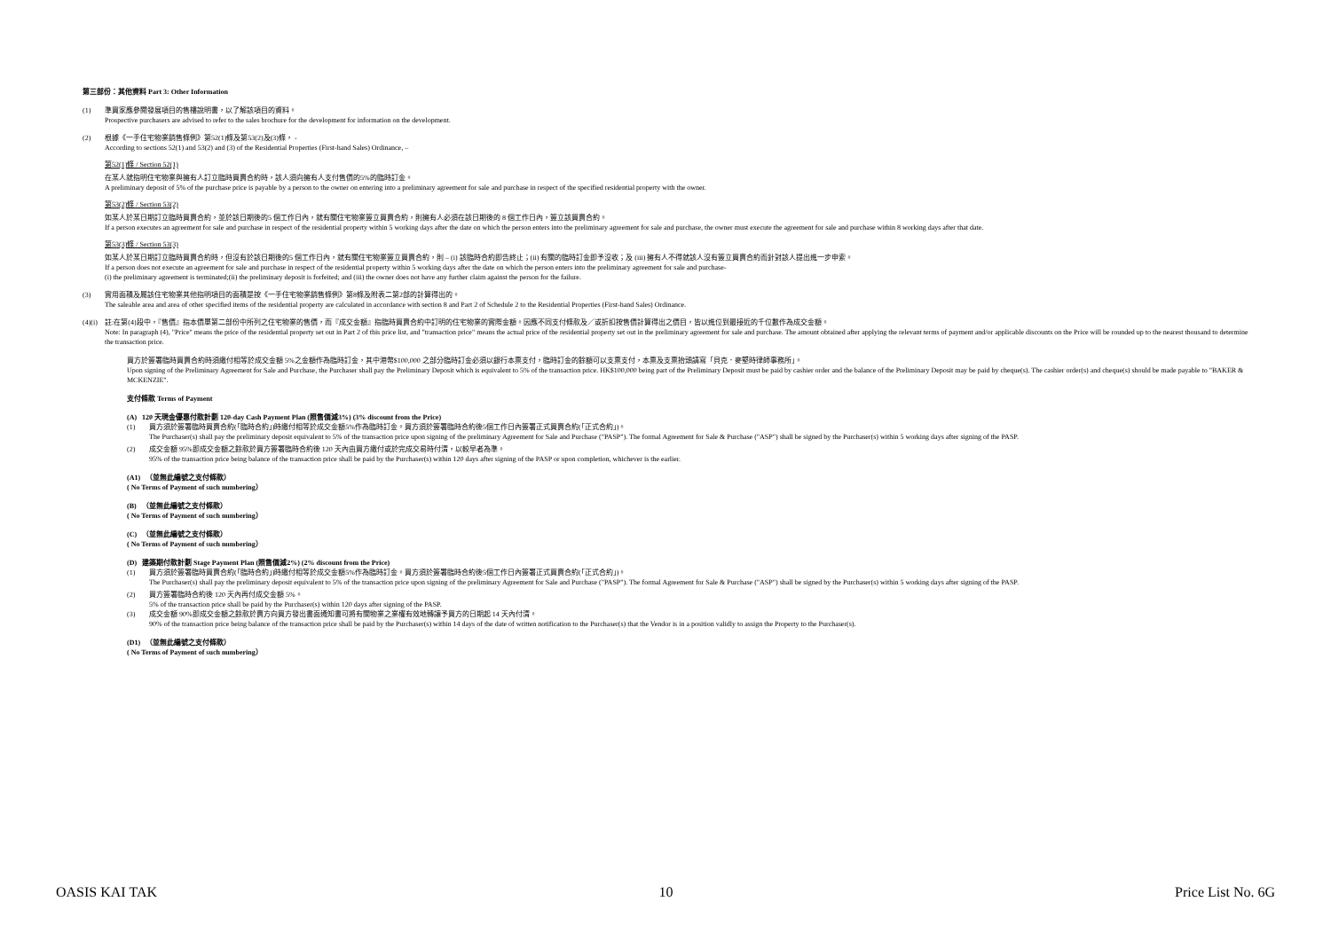第三部份：其他資料 Part 3: Other Information
(1) 準買家應參閱發展項目的售樓說明書，以了解該項目的資料。
Prospective purchasers are advised to refer to the sales brochure for the development for information on the development.
(2) 根據《一手住宅物業銷售條例》第52(1)條及第53(2)及(3)條， -
According to sections 52(1) and 53(2) and (3) of the Residential Properties (First-hand Sales) Ordinance, –
第52(1)條 / Section 52(1)
在某人就指明住宅物業與擁有人訂立臨時買賣合約時，該人須向擁有人支付售價的5%的臨時訂金。
A preliminary deposit of 5% of the purchase price is payable by a person to the owner on entering into a preliminary agreement for sale and purchase in respect of the specified residential property with the owner.
第53(2)條 / Section 53(2)
如某人於某日期訂立臨時買賣合約，並於該日期後的5 個工作日內，就有關住宅物業簽立買賣合約，則擁有人必須在該日期後的 8 個工作日內，簽立該買賣合約。
If a person executes an agreement for sale and purchase in respect of the residential property within 5 working days after the date on which the person enters into the preliminary agreement for sale and purchase, the owner must execute the agreement for sale and purchase within 8 working days after that date.
第53(3)條 / Section 53(3)
如某人於某日期訂立臨時買賣合約時，但沒有於該日期後的5 個工作日內，就有關住宅物業簽立買賣合約，則 – (i) 該臨時合約即告終止；(ii) 有關的臨時訂金即予沒收；及 (iii) 擁有人不得就該人沒有簽立買賣合約而針對該人提出進一步申索。
If a person does not execute an agreement for sale and purchase in respect of the residential property within 5 working days after the date on which the person enters into the preliminary agreement for sale and purchase-
(i) the preliminary agreement is terminated;(ii) the preliminary deposit is forfeited; and (iii) the owner does not have any further claim against the person for the failure.
(3) 實用面積及屬該住宅物業其他指明項目的面積是按《一手住宅物業銷售條例》第8條及附表二第2部的計算得出的。
The saleable area and area of other specified items of the residential property are calculated in accordance with section 8 and Part 2 of Schedule 2 to the Residential Properties (First-hand Sales) Ordinance.
(4)(i)
註:在第(4)段中，『售價』指本價單第二部份中所列之住宅物業的售價，而『成交金額』指臨時買賣合約中訂明的住宅物業的實際金額。因應不同支付條款及／或折扣按售價計算得出之價目，皆以進位到最接近的千位數作為成交金額。
Note: In paragraph (4), "Price" means the price of the residential property set out in Part 2 of this price list, and "transaction price" means the actual price of the residential property set out in the preliminary agreement for sale and purchase. The amount obtained after applying the relevant terms of payment and/or applicable discounts on the Price will be rounded up to the nearest thousand to determine the transaction price.
買方於簽署臨時買賣合約時須繳付相等於成交金額 5%之金額作為臨時訂金，其中港幣$100,000 之部分臨時訂金必須以銀行本票支付，臨時訂金的餘額可以支票支付，本票及支票抬頭請寫「貝克．麥堅時律師事務所」。
Upon signing of the Preliminary Agreement for Sale and Purchase, the Purchaser shall pay the Preliminary Deposit which is equivalent to 5% of the transaction price. HK$100,000 being part of the Preliminary Deposit must be paid by cashier order and the balance of the Preliminary Deposit may be paid by cheque(s). The cashier order(s) and cheque(s) should be made payable to "BAKER & MCKENZIE".
支付條款 Terms of Payment
(A) 120 天現金優惠付款計劃 120-day Cash Payment Plan (照售價減3%) (3% discount from the Price)
(1) 買方須於簽署臨時買賣合約(「臨時合約」)時繳付相等於成交金額5%作為臨時訂金。買方須於簽署臨時合約後5個工作日內簽署正式買賣合約(「正式合約」)。
The Purchaser(s) shall pay the preliminary deposit equivalent to 5% of the transaction price upon signing of the preliminary Agreement for Sale and Purchase ("PASP"). The formal Agreement for Sale & Purchase ("ASP") shall be signed by the Purchaser(s) within 5 working days after signing of the PASP.
(2) 成交金額 95%即成交金額之餘款於買方簽署臨時合約後 120 天內由買方繳付或於完成交易時付清，以較早者為準。
95% of the transaction price being balance of the transaction price shall be paid by the Purchaser(s) within 120 days after signing of the PASP or upon completion, whichever is the earlier.
(A1) （並無此編號之支付條款）
( No Terms of Payment of such numbering）
(B) （並無此編號之支付條款）
( No Terms of Payment of such numbering）
(C) （並無此編號之支付條款）
( No Terms of Payment of such numbering）
(D) 建築期付款計劃 Stage Payment Plan (照售價減2%) (2% discount from the Price)
(1) 買方須於簽署臨時買賣合約(「臨時合約」)時繳付相等於成交金額5%作為臨時訂金。買方須於簽署臨時合約後5個工作日內簽署正式買賣合約(「正式合約」)。
The Purchaser(s) shall pay the preliminary deposit equivalent to 5% of the transaction price upon signing of the preliminary Agreement for Sale and Purchase ("PASP"). The formal Agreement for Sale & Purchase ("ASP") shall be signed by the Purchaser(s) within 5 working days after signing of the PASP.
(2) 買方簽署臨時合約後 120 天內再付成交金額 5%。
5% of the transaction price shall be paid by the Purchaser(s) within 120 days after signing of the PASP.
(3) 成交金額 90%即成交金額之餘款於賣方向買方發出書面通知書可將有關物業之業權有效地轉讓予買方的日期起 14 天內付清。
90% of the transaction price being balance of the transaction price shall be paid by the Purchaser(s) within 14 days of the date of written notification to the Purchaser(s) that the Vendor is in a position validly to assign the Property to the Purchaser(s).
(D1) （並無此編號之支付條款）
( No Terms of Payment of such numbering）
OASIS KAI TAK 10 Price List No. 6G